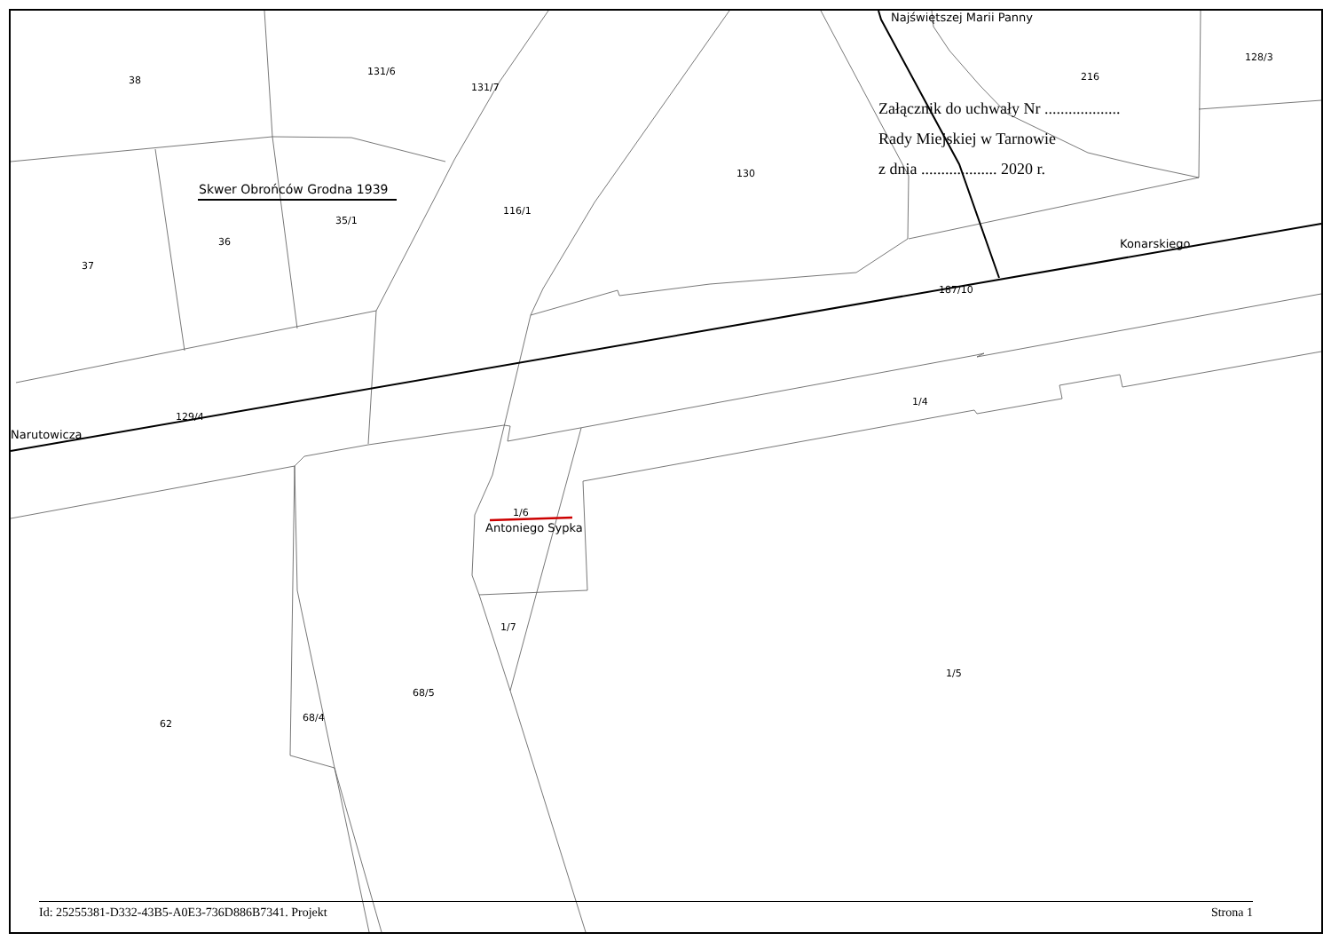38
131/6
131/7
216
128/3
130
Skwer Obrońców Grodna 1939
35/1
116/1
36
37
Konarskiego
187/10
Najświętszej Marii Panny
129/4
Narutowicza
1/4
1/6
Antoniego Sypka
1/7
1/5
68/5
68/4
62
Załącznik do uchwały Nr ...................
Rady Miejskiej w Tarnowie
z dnia ................... 2020 r.
Id: 25255381-D332-43B5-A0E3-736D886B7341. Projekt Strona 1